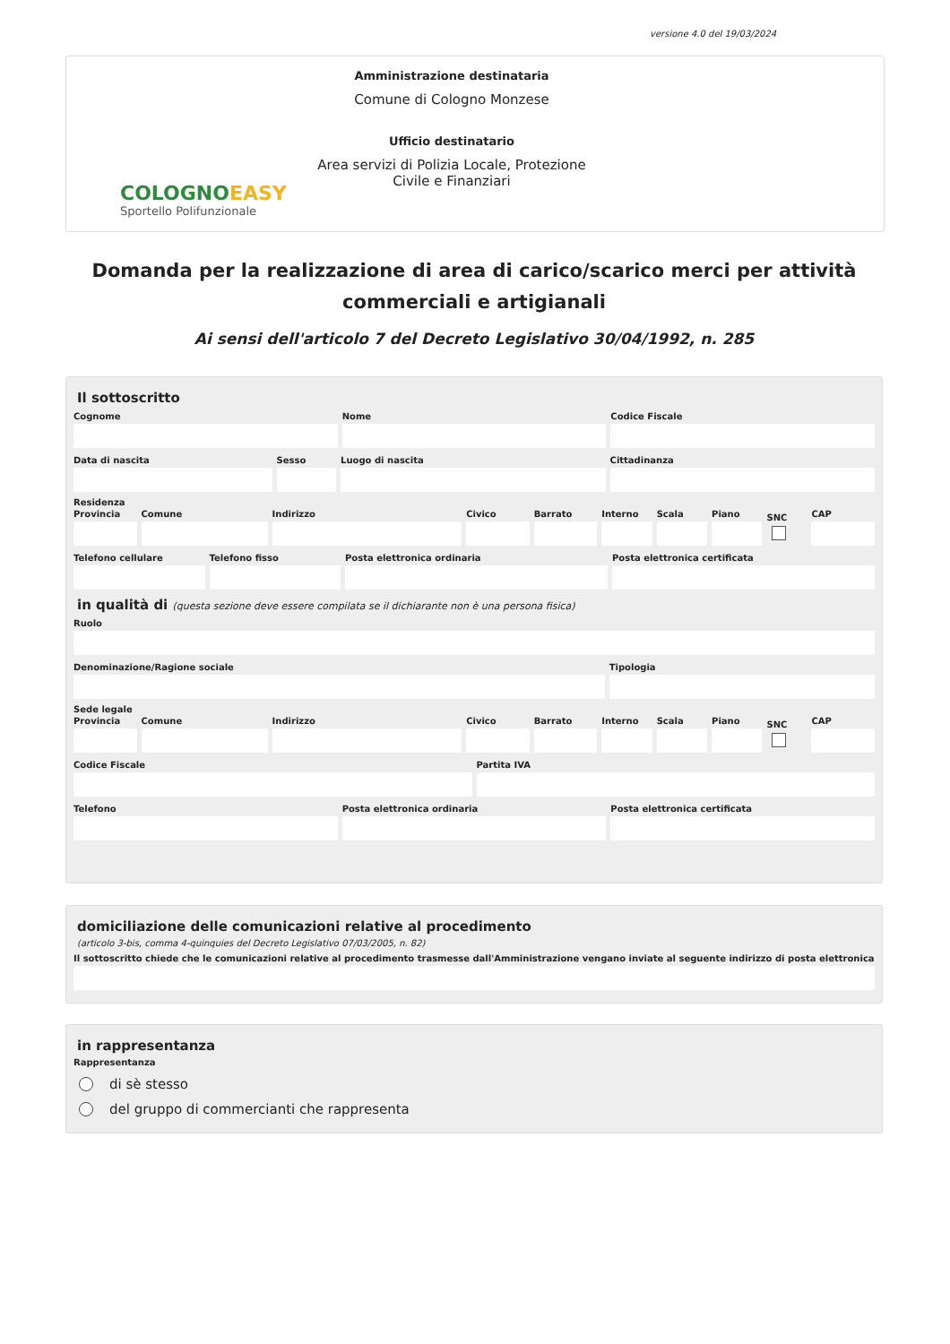versione 4.0 del 19/03/2024
COLOGNOEASY
Sportello Polifunzionale
Amministrazione destinataria
Comune di Cologno Monzese
Ufficio destinatario
Area servizi di Polizia Locale, Protezione Civile e Finanziari
Domanda per la realizzazione di area di carico/scarico merci per attività commerciali e artigianali
Ai sensi dell'articolo 7 del Decreto Legislativo 30/04/1992, n. 285
Il sottoscritto
Cognome Nome Codice Fiscale
Data di nascita Sesso Luogo di nascita Cittadinanza
Residenza
Provincia Comune Indirizzo Civico Barrato Interno Scala Piano
SNC
CAP
Telefono cellulare Telefono fisso Posta elettronica ordinaria Posta elettronica certificata
in qualità di (questa sezione deve essere compilata se il dichiarante non è una persona fisica)
Ruolo
Denominazione/Ragione sociale Tipologia
Sede legale
Provincia Comune Indirizzo Civico Barrato Interno Scala Piano
SNC
CAP
Codice Fiscale Partita IVA
Telefono Posta elettronica ordinaria Posta elettronica certificata
domiciliazione delle comunicazioni relative al procedimento
(articolo 3-bis, comma 4-quinquies del Decreto Legislativo 07/03/2005, n. 82)
Il sottoscritto chiede che le comunicazioni relative al procedimento trasmesse dall'Amministrazione vengano inviate al seguente indirizzo di posta elettronica
in rappresentanza
Rappresentanza
di sè stesso
del gruppo di commercianti che rappresenta